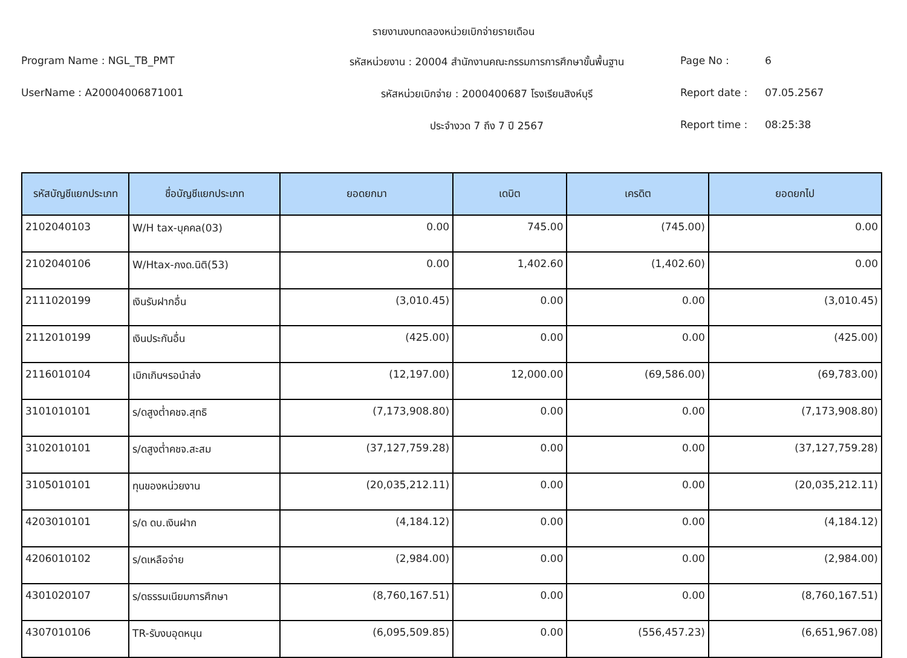รายงานงบทดลองหน่วยเบิกจ่ายรายเดือน
Program Name : NGL_TB_PMT
รหัสหน่วยงาน : 20004 สำนักงานคณะกรรมการการศึกษาขั้นพื้นฐาน
Page No :
6
UserName : A20004006871001
รหัสหน่วยเบิกจ่าย : 2000400687 โรงเรียนสิงห์บุรี
Report date :
07.05.2567
ประจำงวด 7 ถึง 7 ปี 2567
Report time :
08:25:38
| รหัสบัญชีแยกประเภท | ชื่อบัญชีแยกประเภท | ยอดยกมา | เดบิต | เครดิต | ยอดยกไป |
| --- | --- | --- | --- | --- | --- |
| 2102040103 | W/H tax-บุคคล(03) | 0.00 | 745.00 | (745.00) | 0.00 |
| 2102040106 | W/Htax-ภงด.นิติ(53) | 0.00 | 1,402.60 | (1,402.60) | 0.00 |
| 2111020199 | เงินรับฝากอื่น | (3,010.45) | 0.00 | 0.00 | (3,010.45) |
| 2112010199 | เงินประกันอื่น | (425.00) | 0.00 | 0.00 | (425.00) |
| 2116010104 | เบิกเกินฯรอนำส่ง | (12,197.00) | 12,000.00 | (69,586.00) | (69,783.00) |
| 3101010101 | ร/ดสูงต่ำคชจ.สุทธิ | (7,173,908.80) | 0.00 | 0.00 | (7,173,908.80) |
| 3102010101 | ร/ดสูงต่ำคชจ.สะสม | (37,127,759.28) | 0.00 | 0.00 | (37,127,759.28) |
| 3105010101 | ทุนของหน่วยงาน | (20,035,212.11) | 0.00 | 0.00 | (20,035,212.11) |
| 4203010101 | ร/ด ดบ.เงินฝาก | (4,184.12) | 0.00 | 0.00 | (4,184.12) |
| 4206010102 | ร/ดเหลือจ่าย | (2,984.00) | 0.00 | 0.00 | (2,984.00) |
| 4301020107 | ร/ดธรรมเนียมการศึกษา | (8,760,167.51) | 0.00 | 0.00 | (8,760,167.51) |
| 4307010106 | TR-รับงบอุดหนุน | (6,095,509.85) | 0.00 | (556,457.23) | (6,651,967.08) |